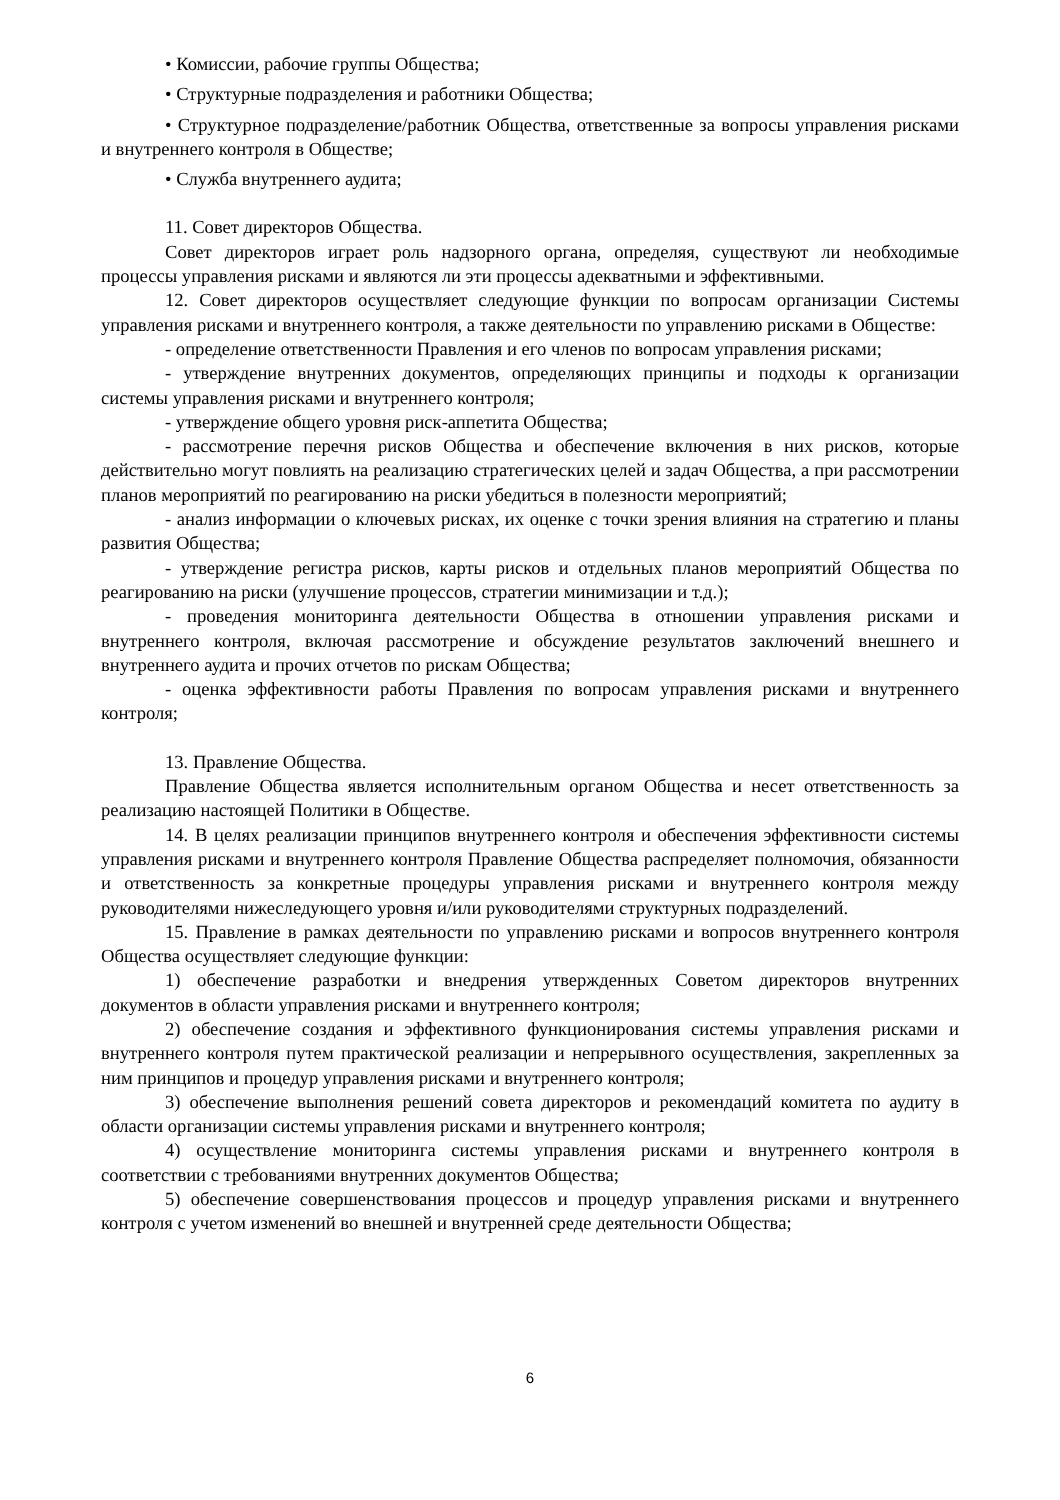• Комиссии, рабочие группы Общества;
• Структурные подразделения и работники Общества;
• Структурное подразделение/работник Общества, ответственные за вопросы управления рисками и внутреннего контроля в Обществе;
• Служба внутреннего аудита;
11. Совет директоров Общества.
Совет директоров играет роль надзорного органа, определяя, существуют ли необходимые процессы управления рисками и являются ли эти процессы адекватными и эффективными.
12. Совет директоров осуществляет следующие функции по вопросам организации Системы управления рисками и внутреннего контроля, а также деятельности по управлению рисками в Обществе:
- определение ответственности Правления и его членов по вопросам управления рисками;
- утверждение внутренних документов, определяющих принципы и подходы к организации системы управления рисками и внутреннего контроля;
- утверждение общего уровня риск-аппетита Общества;
- рассмотрение перечня рисков Общества и обеспечение включения в них рисков, которые действительно могут повлиять на реализацию стратегических целей и задач Общества, а при рассмотрении планов мероприятий по реагированию на риски убедиться в полезности мероприятий;
- анализ информации о ключевых рисках, их оценке с точки зрения влияния на стратегию и планы развития Общества;
- утверждение регистра рисков, карты рисков и отдельных планов мероприятий Общества по реагированию на риски (улучшение процессов, стратегии минимизации и т.д.);
- проведения мониторинга деятельности Общества в отношении управления рисками и внутреннего контроля, включая рассмотрение и обсуждение результатов заключений внешнего и внутреннего аудита и прочих отчетов по рискам Общества;
- оценка эффективности работы Правления по вопросам управления рисками и внутреннего контроля;
13. Правление Общества.
Правление Общества является исполнительным органом Общества и несет ответственность за реализацию настоящей Политики в Обществе.
14. В целях реализации принципов внутреннего контроля и обеспечения эффективности системы управления рисками и внутреннего контроля Правление Общества распределяет полномочия, обязанности и ответственность за конкретные процедуры управления рисками и внутреннего контроля между руководителями нижеследующего уровня и/или руководителями структурных подразделений.
15. Правление в рамках деятельности по управлению рисками и вопросов внутреннего контроля Общества осуществляет следующие функции:
1) обеспечение разработки и внедрения утвержденных Советом директоров внутренних документов в области управления рисками и внутреннего контроля;
2) обеспечение создания и эффективного функционирования системы управления рисками и внутреннего контроля путем практической реализации и непрерывного осуществления, закрепленных за ним принципов и процедур управления рисками и внутреннего контроля;
3) обеспечение выполнения решений совета директоров и рекомендаций комитета по аудиту в области организации системы управления рисками и внутреннего контроля;
4) осуществление мониторинга системы управления рисками и внутреннего контроля в соответствии с требованиями внутренних документов Общества;
5) обеспечение совершенствования процессов и процедур управления рисками и внутреннего контроля с учетом изменений во внешней и внутренней среде деятельности Общества;
6